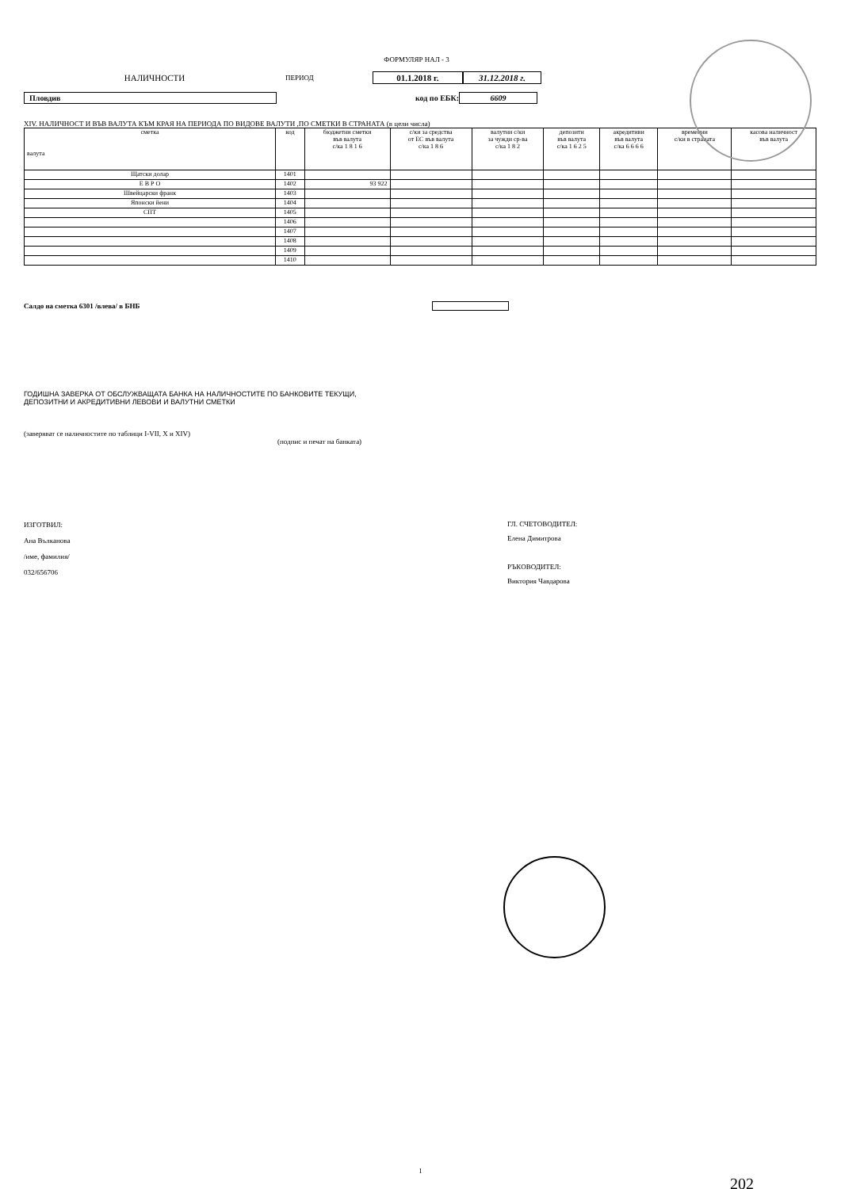ФОРМУЛЯР НАЛ - 3
НАЛИЧНОСТИ
ПЕРИОД
01.1.2018 г.
31.12.2018 г.
Пловдив код по ЕБК: 6609
XIV. НАЛИЧНОСТ И ВЪВ ВАЛУТА КЪМ КРАЯ НА ПЕРИОДА ПО ВИДОВЕ ВАЛУТИ ,ПО СМЕТКИ В СТРАНАТА (в цели числа)
| сметка валута | код | бюджетни сметки във валута с/ка 1 8 1 6 | с/ки за средства от ЕС във валута с/ка 1 8 6 | валутни с/ки за чужди ср-ва с/ка 1 8 2 | депозити във валута с/ка 1 6 2 5 | акредитиви във валута с/ка 6 6 6 6 | временни с/ки в страната | касова наличност във валута |
| --- | --- | --- | --- | --- | --- | --- | --- | --- |
| Щатски долар | 1401 | | | | | | | |
| Е В Р О | 1402 | 93 922 | | | | | | |
| Швейцарски франк | 1403 | | | | | | | |
| Японски йени | 1404 | | | | | | | |
| СПТ | 1405 | | | | | | | |
| | 1406 | | | | | | | |
| | 1407 | | | | | | | |
| | 1408 | | | | | | | |
| | 1409 | | | | | | | |
| | 1410 | | | | | | | |
Салдо на сметка 6301 /влева/ в БНБ
ГОДИШНА ЗАВЕРКА ОТ ОБСЛУЖВАЩАТА БАНКА НА НАЛИЧНОСТИТЕ ПО БАНКОВИТЕ ТЕКУЩИ,
ДЕПОЗИТНИ И АКРЕДИТИВНИ ЛЕВОВИ И ВАЛУТНИ СМЕТКИ
(заверяват се наличностите по таблици I-VII, X и XIV)
(подпис и печат на банката)
ИЗГОТВИЛ:
Ана Вълканова
/име, фамилия/
032/656706
ГЛ. СЧЕТОВОДИТЕЛ:
Елена Димитрова
РЪКОВОДИТЕЛ:
Виктория Чавдарова
1
202